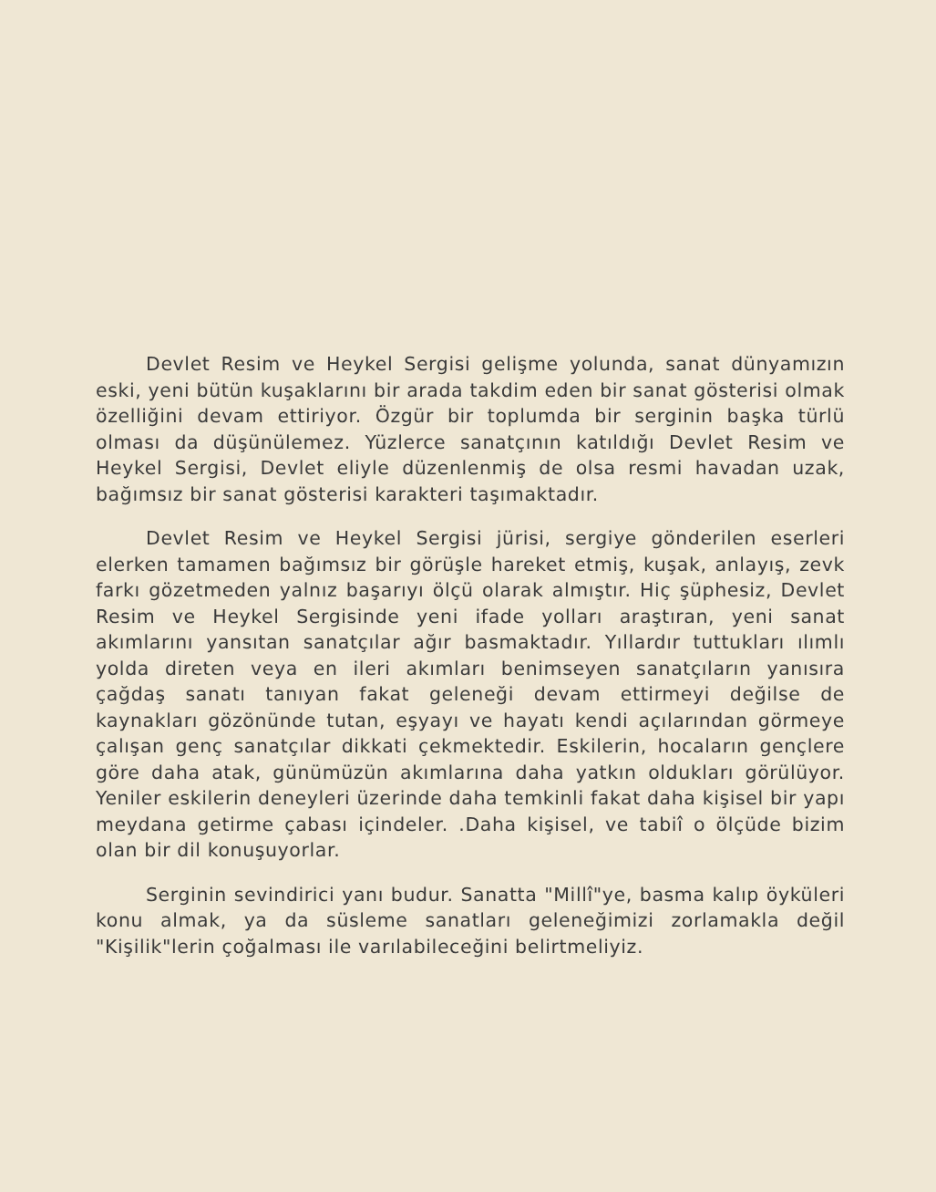Devlet Resim ve Heykel Sergisi gelişme yolunda, sanat dünyamızın eski, yeni bütün kuşaklarını bir arada takdim eden bir sanat gösterisi olmak özelliğini devam ettiriyor. Özgür bir toplumda bir serginin başka türlü olması da düşünülemez. Yüzlerce sanatçının katıldığı Devlet Resim ve Heykel Sergisi, Devlet eliyle düzenlenmiş de olsa resmi havadan uzak, bağımsız bir sanat gösterisi karakteri taşımaktadır.
Devlet Resim ve Heykel Sergisi jürisi, sergiye gönderilen eserleri elerken tamamen bağımsız bir görüşle hareket etmiş, kuşak, anlayış, zevk farkı gözetmeden yalnız başarıyı ölçü olarak almıştır. Hiç şüphesiz, Devlet Resim ve Heykel Sergisinde yeni ifade yolları araştıran, yeni sanat akımlarını yansıtan sanatçılar ağır basmaktadır. Yıllardır tuttukları ılımlı yolda direten veya en ileri akımları benimseyen sanatçıların yanısıra çağdaş sanatı tanıyan fakat geleneği devam ettirmeyi değilse de kaynakları gözönünde tutan, eşyayı ve hayatı kendi açılarından görmeye çalışan genç sanatçılar dikkati çekmektedir. Eskilerin, hocaların gençlere göre daha atak, günümüzün akımlarına daha yatkın oldukları görülüyor. Yeniler eskilerin deneyleri üzerinde daha temkinli fakat daha kişisel bir yapı meydana getirme çabası içindeler. .Daha kişisel, ve tabiî o ölçüde bizim olan bir dil konuşuyorlar.
Serginin sevindirici yanı budur. Sanatta "Millî"ye, basma kalıp öyküleri konu almak, ya da süsleme sanatları geleneğimizi zorlamakla değil "Kişilik"lerin çoğalması ile varılabileceğini belirtmeliyiz.